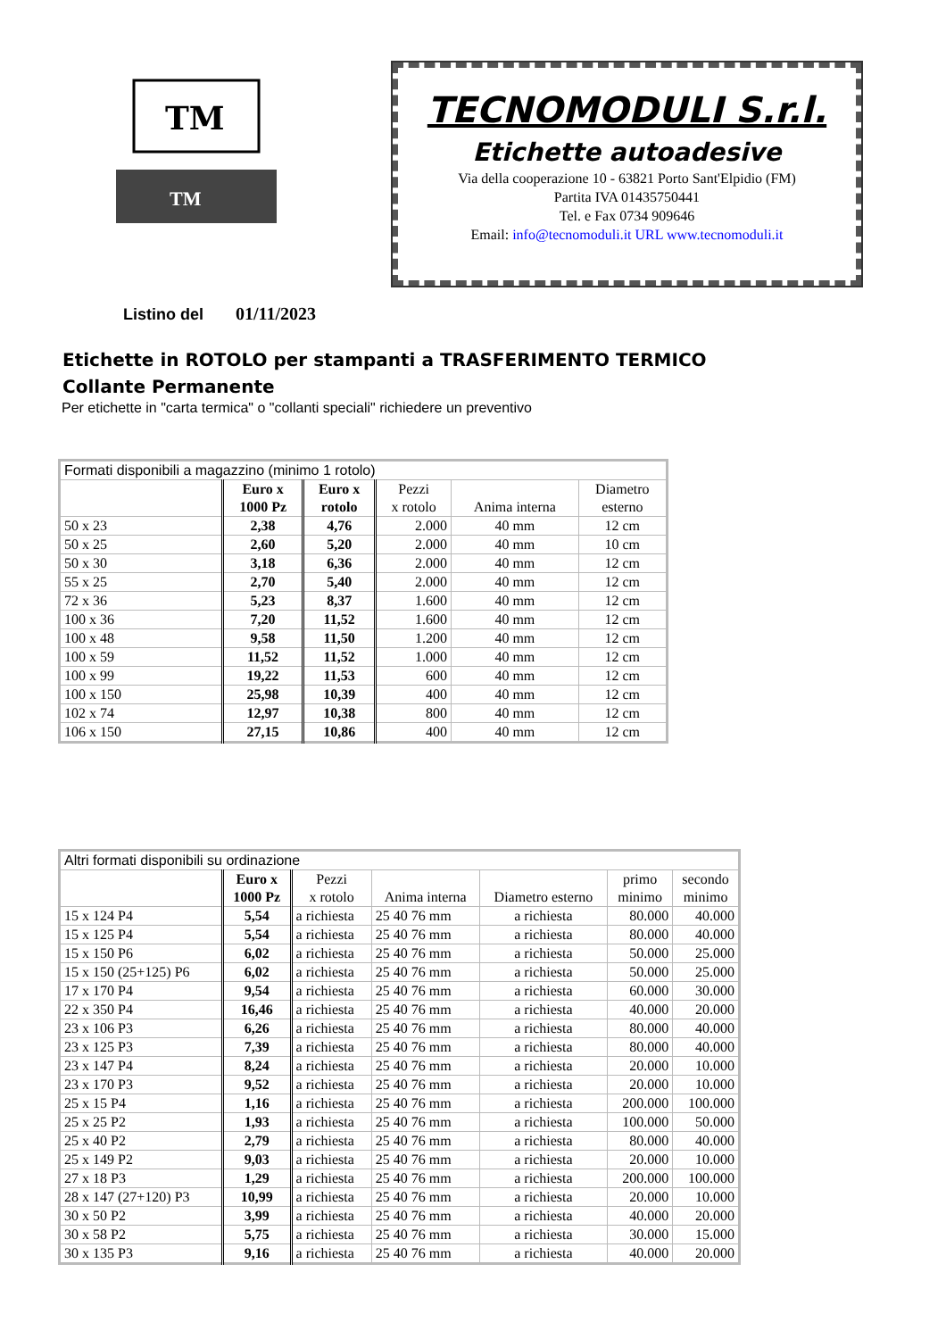TM
TM
TECNOMODULI S.r.l.
Etichette autoadesive
Via della cooperazione 10 - 63821 Porto Sant'Elpidio (FM)
Partita IVA 01435750441
Tel. e Fax 0734 909646
Email: info@tecnomoduli.it URL www.tecnomoduli.it
Listino del 01/11/2023
Etichette in ROTOLO per stampanti a TRASFERIMENTO TERMICO
Collante Permanente
Per etichette in "carta termica" o "collanti speciali" richiedere un preventivo
| Formati disponibili a magazzino (minimo 1 rotolo) | | | | | |
| --- | --- | --- | --- | --- | --- |
| | Euro x 1000 Pz | Euro x rotolo | Pezzi x rotolo | Anima interna | Diametro esterno |
| 50 x 23 | 2,38 | 4,76 | 2.000 | 40 mm | 12 cm |
| 50 x 25 | 2,60 | 5,20 | 2.000 | 40 mm | 10 cm |
| 50 x 30 | 3,18 | 6,36 | 2.000 | 40 mm | 12 cm |
| 55 x 25 | 2,70 | 5,40 | 2.000 | 40 mm | 12 cm |
| 72 x 36 | 5,23 | 8,37 | 1.600 | 40 mm | 12 cm |
| 100 x 36 | 7,20 | 11,52 | 1.600 | 40 mm | 12 cm |
| 100 x 48 | 9,58 | 11,50 | 1.200 | 40 mm | 12 cm |
| 100 x 59 | 11,52 | 11,52 | 1.000 | 40 mm | 12 cm |
| 100 x 99 | 19,22 | 11,53 | 600 | 40 mm | 12 cm |
| 100 x 150 | 25,98 | 10,39 | 400 | 40 mm | 12 cm |
| 102 x 74 | 12,97 | 10,38 | 800 | 40 mm | 12 cm |
| 106 x 150 | 27,15 | 10,86 | 400 | 40 mm | 12 cm |
| Altri formati disponibili su ordinazione | | | | | | |
| --- | --- | --- | --- | --- | --- | --- |
| | Euro x 1000 Pz | Pezzi x rotolo | Anima interna | Diametro esterno | primo minimo | secondo minimo |
| 15 x 124 P4 | 5,54 | a richiesta | 25 40 76 mm | a richiesta | 80.000 | 40.000 |
| 15 x 125 P4 | 5,54 | a richiesta | 25 40 76 mm | a richiesta | 80.000 | 40.000 |
| 15 x 150 P6 | 6,02 | a richiesta | 25 40 76 mm | a richiesta | 50.000 | 25.000 |
| 15 x 150 (25+125) P6 | 6,02 | a richiesta | 25 40 76 mm | a richiesta | 50.000 | 25.000 |
| 17 x 170 P4 | 9,54 | a richiesta | 25 40 76 mm | a richiesta | 60.000 | 30.000 |
| 22 x 350 P4 | 16,46 | a richiesta | 25 40 76 mm | a richiesta | 40.000 | 20.000 |
| 23 x 106 P3 | 6,26 | a richiesta | 25 40 76 mm | a richiesta | 80.000 | 40.000 |
| 23 x 125 P3 | 7,39 | a richiesta | 25 40 76 mm | a richiesta | 80.000 | 40.000 |
| 23 x 147 P4 | 8,24 | a richiesta | 25 40 76 mm | a richiesta | 20.000 | 10.000 |
| 23 x 170 P3 | 9,52 | a richiesta | 25 40 76 mm | a richiesta | 20.000 | 10.000 |
| 25 x 15 P4 | 1,16 | a richiesta | 25 40 76 mm | a richiesta | 200.000 | 100.000 |
| 25 x 25 P2 | 1,93 | a richiesta | 25 40 76 mm | a richiesta | 100.000 | 50.000 |
| 25 x 40 P2 | 2,79 | a richiesta | 25 40 76 mm | a richiesta | 80.000 | 40.000 |
| 25 x 149 P2 | 9,03 | a richiesta | 25 40 76 mm | a richiesta | 20.000 | 10.000 |
| 27 x 18 P3 | 1,29 | a richiesta | 25 40 76 mm | a richiesta | 200.000 | 100.000 |
| 28 x 147 (27+120) P3 | 10,99 | a richiesta | 25 40 76 mm | a richiesta | 20.000 | 10.000 |
| 30 x 50 P2 | 3,99 | a richiesta | 25 40 76 mm | a richiesta | 40.000 | 20.000 |
| 30 x 58 P2 | 5,75 | a richiesta | 25 40 76 mm | a richiesta | 30.000 | 15.000 |
| 30 x 135 P3 | 9,16 | a richiesta | 25 40 76 mm | a richiesta | 40.000 | 20.000 |